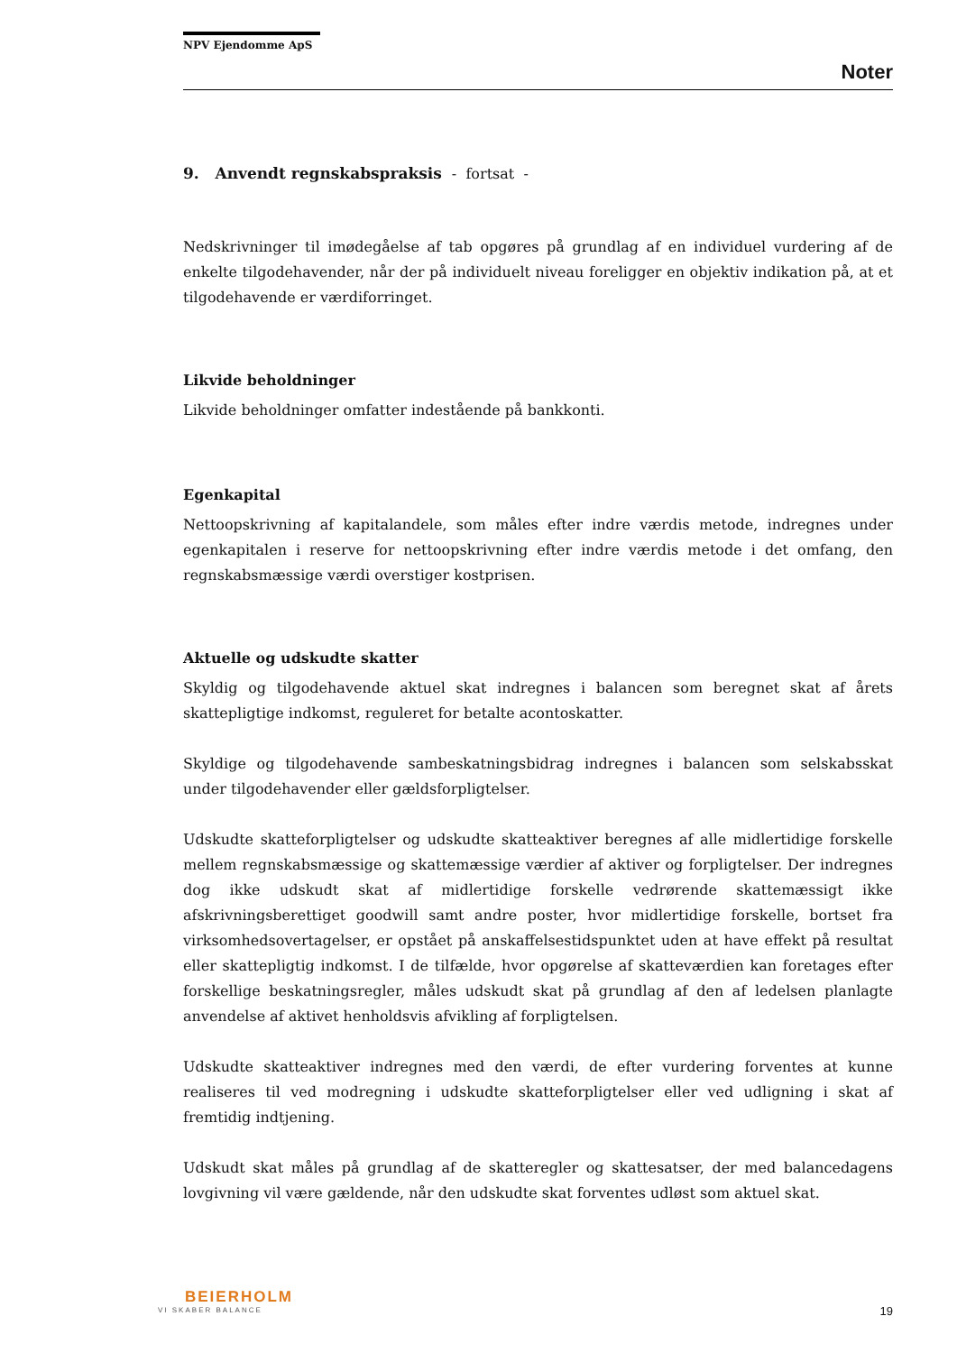NPV Ejendomme ApS
Noter
9. Anvendt regnskabspraksis - fortsat -
Nedskrivninger til imødegåelse af tab opgøres på grundlag af en individuel vurdering af de enkelte tilgodehavender, når der på individuelt niveau foreligger en objektiv indikation på, at et tilgodehavende er værdiforringet.
Likvide beholdninger
Likvide beholdninger omfatter indestående på bankkonti.
Egenkapital
Nettoopskrivning af kapitalandele, som måles efter indre værdis metode, indregnes under egenkapitalen i reserve for nettoopskrivning efter indre værdis metode i det omfang, den regnskabsmæssige værdi overstiger kostprisen.
Aktuelle og udskudte skatter
Skyldig og tilgodehavende aktuel skat indregnes i balancen som beregnet skat af årets skattepligtige indkomst, reguleret for betalte acontoskatter.
Skyldige og tilgodehavende sambeskatningsbidrag indregnes i balancen som selskabsskat under tilgodehavender eller gældsforpligtelser.
Udskudte skatteforpligtelser og udskudte skatteaktiver beregnes af alle midlertidige forskelle mellem regnskabsmæssige og skattemæssige værdier af aktiver og forpligtelser. Der indregnes dog ikke udskudt skat af midlertidige forskelle vedrørende skattemæssigt ikke afskrivningsberettiget goodwill samt andre poster, hvor midlertidige forskelle, bortset fra virksomhedsovertagelser, er opstået på anskaffelsestidspunktet uden at have effekt på resultat eller skattepligtig indkomst. I de tilfælde, hvor opgørelse af skatteværdien kan foretages efter forskellige beskatningsregler, måles udskudt skat på grundlag af den af ledelsen planlagte anvendelse af aktivet henholdsvis afvikling af forpligtelsen.
Udskudte skatteaktiver indregnes med den værdi, de efter vurdering forventes at kunne realiseres til ved modregning i udskudte skatteforpligtelser eller ved udligning i skat af fremtidig indtjening.
Udskudt skat måles på grundlag af de skatteregler og skattesatser, der med balancedagens lovgivning vil være gældende, når den udskudte skat forventes udløst som aktuel skat.
BEIERHOLM
VI SKABER BALANCE
19